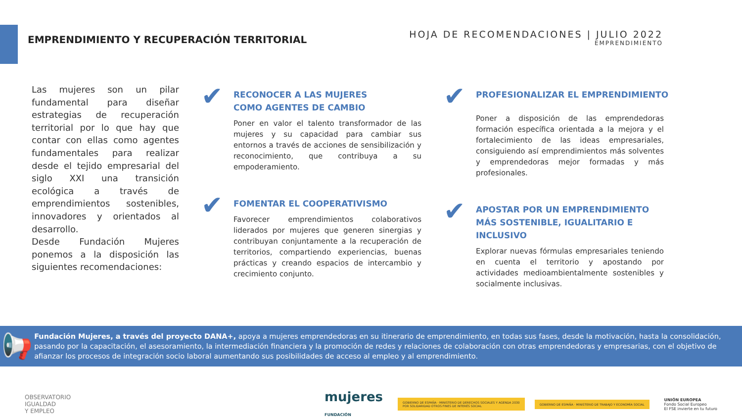EMPRENDIMIENTO Y RECUPERACIÓN TERRITORIAL
HOJA DE RECOMENDACIONES | JULIO 2022
EMPRENDIMIENTO
Las mujeres son un pilar fundamental para diseñar estrategias de recuperación territorial por lo que hay que contar con ellas como agentes fundamentales para realizar desde el tejido empresarial del siglo XXI una transición ecológica a través de emprendimientos sostenibles, innovadores y orientados al desarrollo.
Desde Fundación Mujeres ponemos a la disposición las siguientes recomendaciones:
✔
RECONOCER A LAS MUJERES
COMO AGENTES DE CAMBIO
Poner en valor el talento transformador de las mujeres y su capacidad para cambiar sus entornos a través de acciones de sensibilización y reconocimiento, que contribuya a su empoderamiento.
✔
FOMENTAR EL COOPERATIVISMO
Favorecer emprendimientos colaborativos liderados por mujeres que generen sinergias y contribuyan conjuntamente a la recuperación de territorios, compartiendo experiencias, buenas prácticas y creando espacios de intercambio y crecimiento conjunto.
✔
PROFESIONALIZAR EL EMPRENDIMIENTO
Poner a disposición de las emprendedoras formación específica orientada a la mejora y el fortalecimiento de las ideas empresariales, consiguiendo así emprendimientos más solventes y emprendedoras mejor formadas y más profesionales.
✔
APOSTAR POR UN EMPRENDIMIENTO
MÁS SOSTENIBLE, IGUALITARIO E
INCLUSIVO
Explorar nuevas fórmulas empresariales teniendo en cuenta el territorio y apostando por actividades medioambientalmente sostenibles y socialmente inclusivas.
📢
Fundación Mujeres, a través del proyecto DANA+, apoya a mujeres emprendedoras en su itinerario de emprendimiento, en todas sus fases, desde la motivación, hasta la consolidación, pasando por la capacitación, el asesoramiento, la intermediación financiera y la promoción de redes y relaciones de colaboración con otras emprendedoras y empresarias, con el objetivo de afianzar los procesos de integración socio laboral aumentando sus posibilidades de acceso al empleo y al emprendimiento.
OBSERVATORIO
IGUALDAD
Y EMPLEO
mujeres
FUNDACIÓN
GOBIERNO DE ESPAÑA · MINISTERIO DE DERECHOS SOCIALES Y AGENDA 2030
POR SOLIDARIDAD OTROS FINES DE INTERÉS SOCIAL
GOBIERNO DE ESPAÑA · MINISTERIO DE TRABAJO Y ECONOMÍA SOCIAL
UNIÓN EUROPEA
Fondo Social Europeo
El FSE invierte en tu futuro